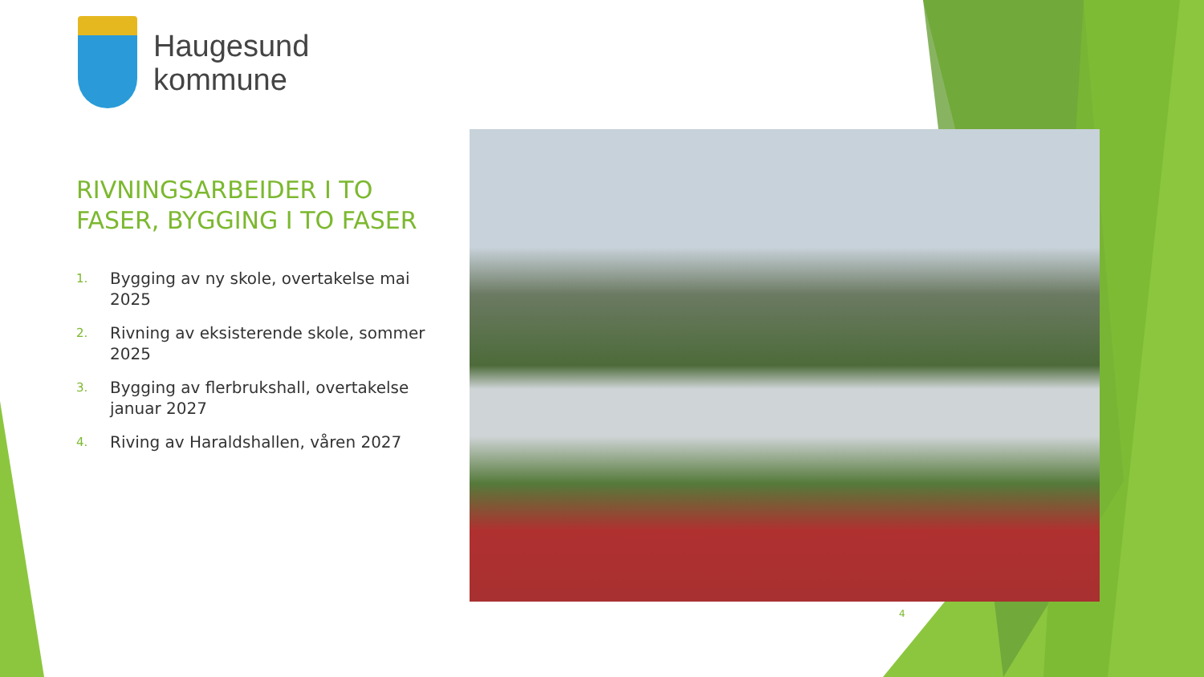Haugesund
kommune
RIVNINGSARBEIDER I TO FASER, BYGGING I TO FASER
1.
Bygging av ny skole, overtakelse mai 2025
2.
Rivning av eksisterende skole, sommer 2025
3.
Bygging av flerbrukshall, overtakelse januar 2027
4.
Riving av Haraldshallen, våren 2027
4